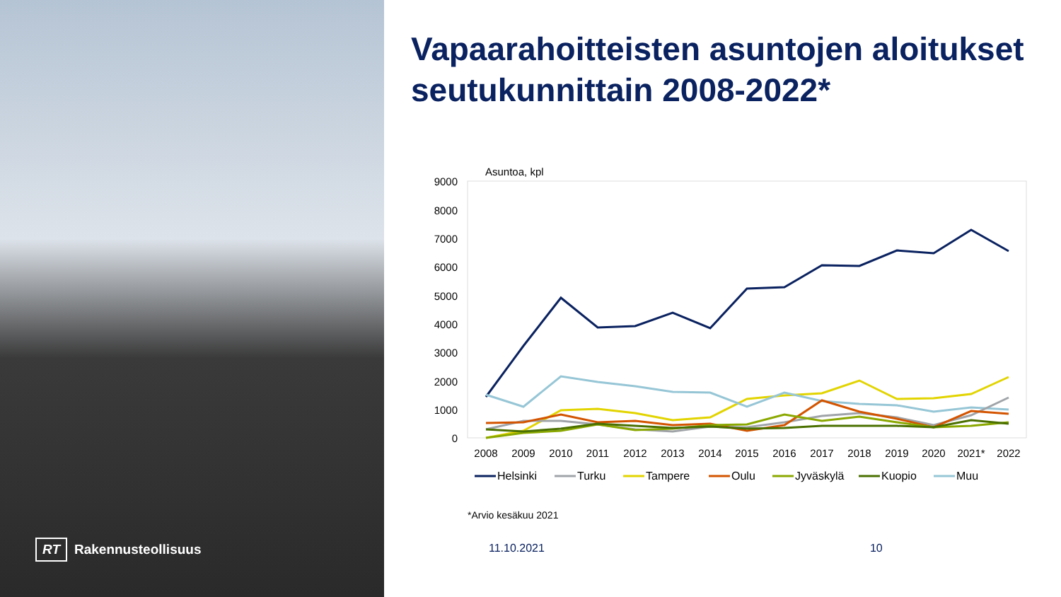RT Rakennusteollisuus
Vapaarahoitteisten asuntojen aloitukset seutukunnittain 2008-2022*
Asuntoa, kpl
9000
8000
7000
6000
5000
4000
3000
2000
1000
0
2008
2009
2010
2011
2012
2013
2014
2015
2016
2017
2018
2019
2020
2021*
2022
Helsinki
Turku
Tampere
Oulu
Jyväskylä
Kuopio
Muu
*Arvio kesäkuu 2021
11.10.2021 10